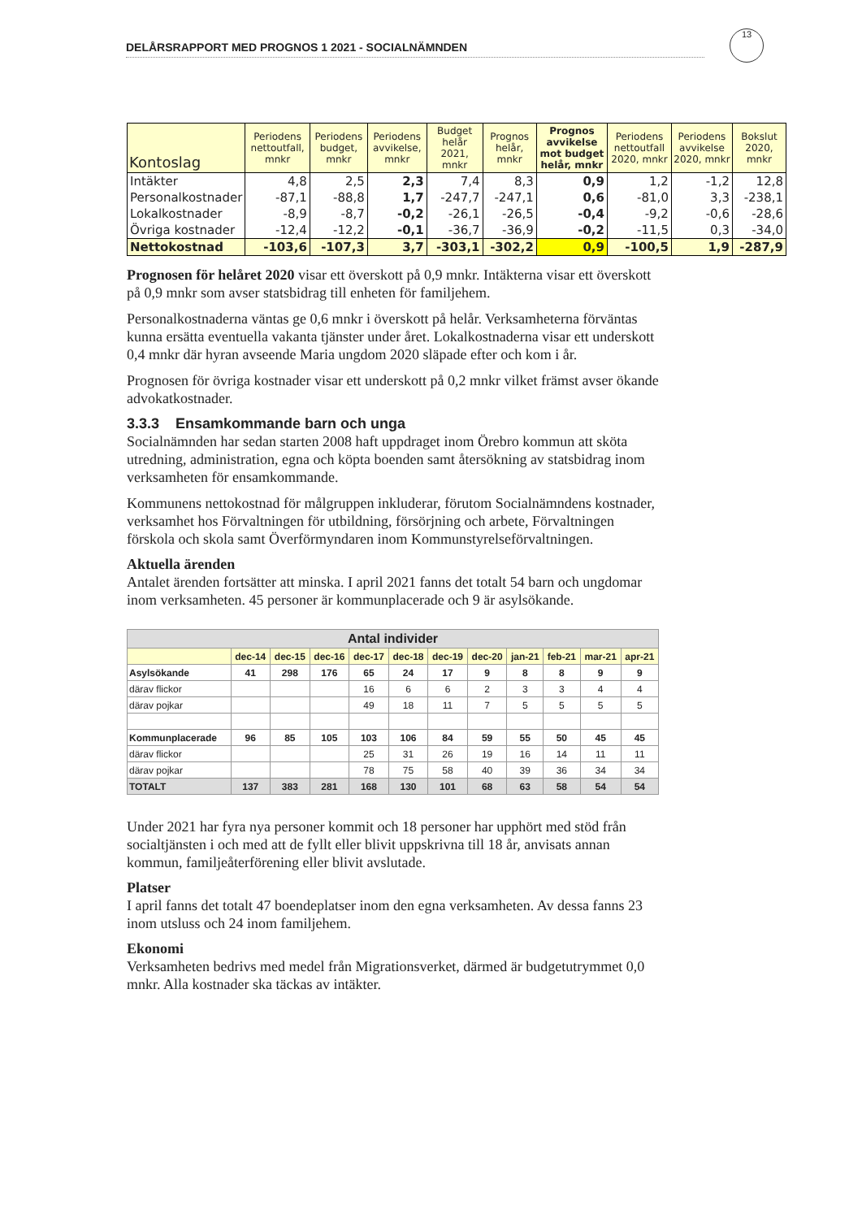DELÅRSRAPPORT MED PROGNOS 1 2021 - SOCIALNÄMNDEN
13
| Kontoslag | Periodens nettoutfall, mnkr | Periodens budget, mnkr | Periodens avvikelse, mnkr | Budget helår 2021, mnkr | Prognos helår, mnkr | Prognos avvikelse mot budget helår, mnkr | Periodens nettoutfall 2020, mnkr | Periodens avvikelse 2020, mnkr | Bokslut 2020, mnkr |
| --- | --- | --- | --- | --- | --- | --- | --- | --- | --- |
| Intäkter | 4,8 | 2,5 | 2,3 | 7,4 | 8,3 | 0,9 | 1,2 | -1,2 | 12,8 |
| Personalkostnader | -87,1 | -88,8 | 1,7 | -247,7 | -247,1 | 0,6 | -81,0 | 3,3 | -238,1 |
| Lokalkostnader | -8,9 | -8,7 | -0,2 | -26,1 | -26,5 | -0,4 | -9,2 | -0,6 | -28,6 |
| Övriga kostnader | -12,4 | -12,2 | -0,1 | -36,7 | -36,9 | -0,2 | -11,5 | 0,3 | -34,0 |
| Nettokostnad | -103,6 | -107,3 | 3,7 | -303,1 | -302,2 | 0,9 | -100,5 | 1,9 | -287,9 |
Prognosen för helåret 2020 visar ett överskott på 0,9 mnkr. Intäkterna visar ett överskott på 0,9 mnkr som avser statsbidrag till enheten för familjehem.
Personalkostnaderna väntas ge 0,6 mnkr i överskott på helår. Verksamheterna förväntas kunna ersätta eventuella vakanta tjänster under året. Lokalkostnaderna visar ett underskott 0,4 mnkr där hyran avseende Maria ungdom 2020 släpade efter och kom i år.
Prognosen för övriga kostnader visar ett underskott på 0,2 mnkr vilket främst avser ökande advokatkostnader.
3.3.3 Ensamkommande barn och unga
Socialnämnden har sedan starten 2008 haft uppdraget inom Örebro kommun att sköta utredning, administration, egna och köpta boenden samt återsökning av statsbidrag inom verksamheten för ensamkommande.
Kommunens nettokostnad för målgruppen inkluderar, förutom Socialnämndens kostnader, verksamhet hos Förvaltningen för utbildning, försörjning och arbete, Förvaltningen förskola och skola samt Överförmyndaren inom Kommunstyrelseförvaltningen.
Aktuella ärenden
Antalet ärenden fortsätter att minska. I april 2021 fanns det totalt 54 barn och ungdomar inom verksamheten. 45 personer är kommunplacerade och 9 är asylsökande.
| Antal individer | | | | | | | | | | | |
| --- | --- | --- | --- | --- | --- | --- | --- | --- | --- | --- | --- |
| | dec-14 | dec-15 | dec-16 | dec-17 | dec-18 | dec-19 | dec-20 | jan-21 | feb-21 | mar-21 | apr-21 |
| Asylsökande | 41 | 298 | 176 | 65 | 24 | 17 | 9 | 8 | 8 | 9 | 9 |
| därav flickor | | | | 16 | 6 | 6 | 2 | 3 | 3 | 4 | 4 |
| därav pojkar | | | | 49 | 18 | 11 | 7 | 5 | 5 | 5 | 5 |
| Kommunplacerade | 96 | 85 | 105 | 103 | 106 | 84 | 59 | 55 | 50 | 45 | 45 |
| därav flickor | | | | 25 | 31 | 26 | 19 | 16 | 14 | 11 | 11 |
| därav pojkar | | | | 78 | 75 | 58 | 40 | 39 | 36 | 34 | 34 |
| TOTALT | 137 | 383 | 281 | 168 | 130 | 101 | 68 | 63 | 58 | 54 | 54 |
Under 2021 har fyra nya personer kommit och 18 personer har upphört med stöd från socialtjänsten i och med att de fyllt eller blivit uppskrivna till 18 år, anvisats annan kommun, familjeåterförening eller blivit avslutade.
Platser
I april fanns det totalt 47 boendeplatser inom den egna verksamheten. Av dessa fanns 23 inom utsluss och 24 inom familjehem.
Ekonomi
Verksamheten bedrivs med medel från Migrationsverket, därmed är budgetutrymmet 0,0 mnkr. Alla kostnader ska täckas av intäkter.